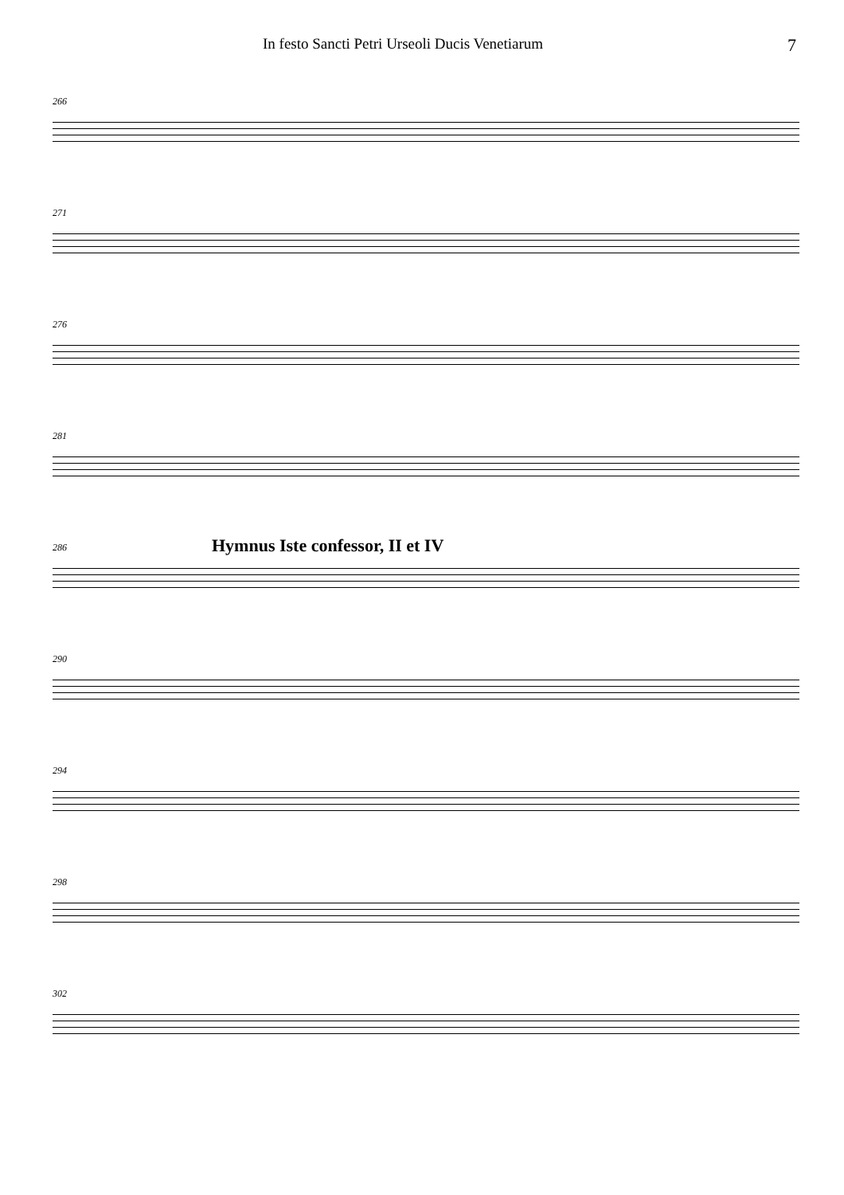In festo Sancti Petri Urseoli Ducis Venetiarum 7
266
271
276
281
286
Hymnus Iste confessor, II et IV
290
294
298
302